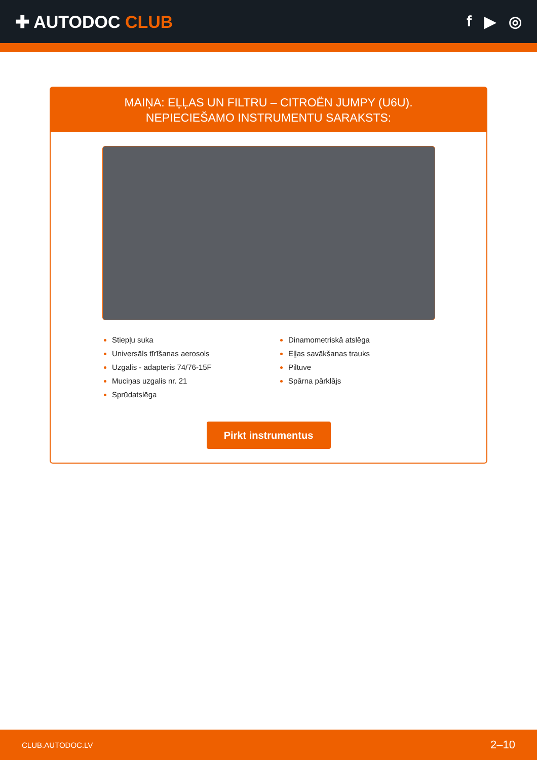✚ AUTODOC CLUB f ▶ ◎
MAIŅA: EĻĻAS UN FILTRU – CITROËN JUMPY (U6U).
NEPIECIEŠAMO INSTRUMENTU SARAKSTS:
Stiepļu suka
Universāls tīrīšanas aerosols
Uzgalis - adapteris 74/76-15F
Muciņas uzgalis nr. 21
Sprūdatslēga
Dinamometriskā atslēga
Eļļas savākšanas trauks
Piltuve
Spārna pārklājs
Pirkt instrumentus
CLUB.AUTODOC.LV 2–10